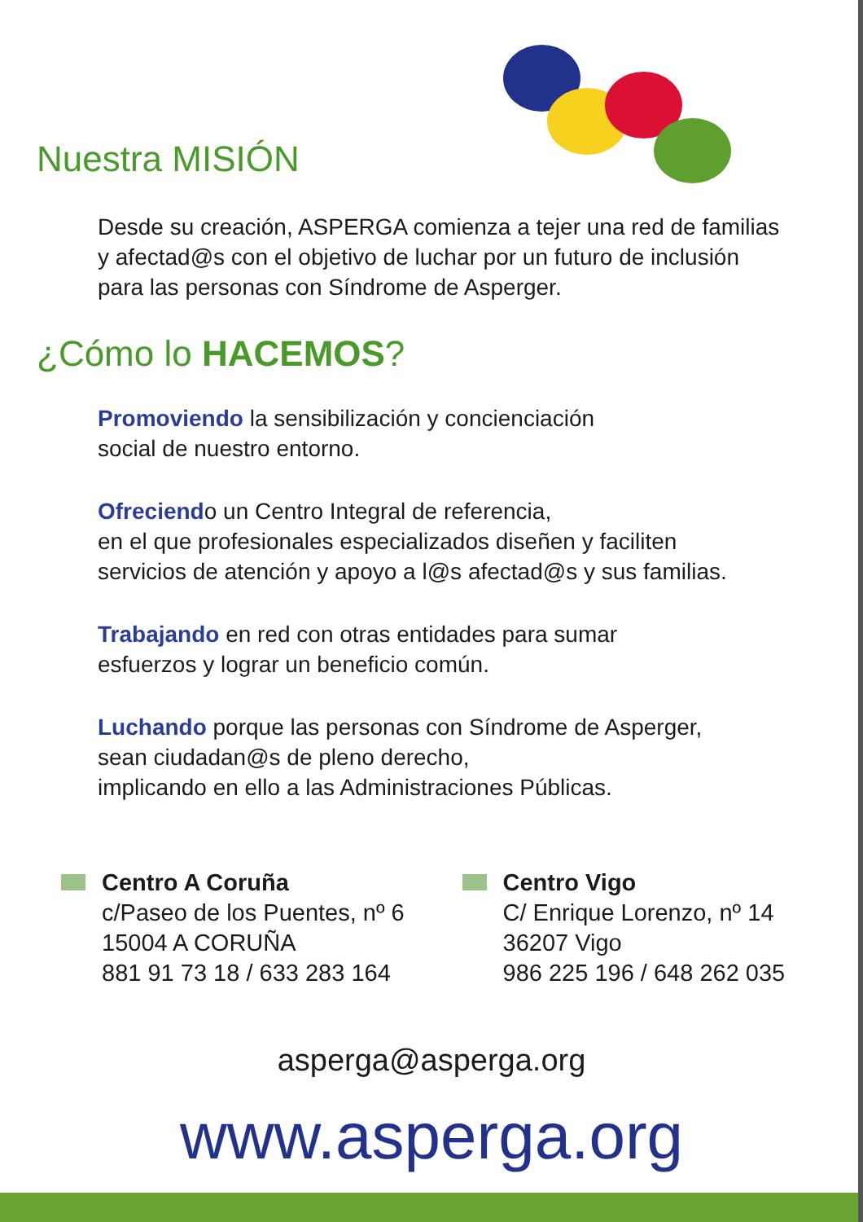Nuestra MISIÓN
Desde su creación, ASPERGA comienza a tejer una red de familias
y afectad@s con el objetivo de luchar por un futuro de inclusión
para las personas con Síndrome de Asperger.
¿Cómo lo HACEMOS?
Promoviendo la sensibilización y concienciación
social de nuestro entorno.
Ofreciendo un Centro Integral de referencia,
en el que profesionales especializados diseñen y faciliten
servicios de atención y apoyo a l@s afectad@s y sus familias.
Trabajando en red con otras entidades para sumar
esfuerzos y lograr un beneficio común.
Luchando porque las personas con Síndrome de Asperger,
sean ciudadan@s de pleno derecho,
implicando en ello a las Administraciones Públicas.
Centro A Coruña
c/Paseo de los Puentes, nº 6
15004 A CORUÑA
881 91 73 18 / 633 283 164
Centro Vigo
C/ Enrique Lorenzo, nº 14
36207 Vigo
986 225 196 / 648 262 035
asperga@asperga.org
www.asperga.org